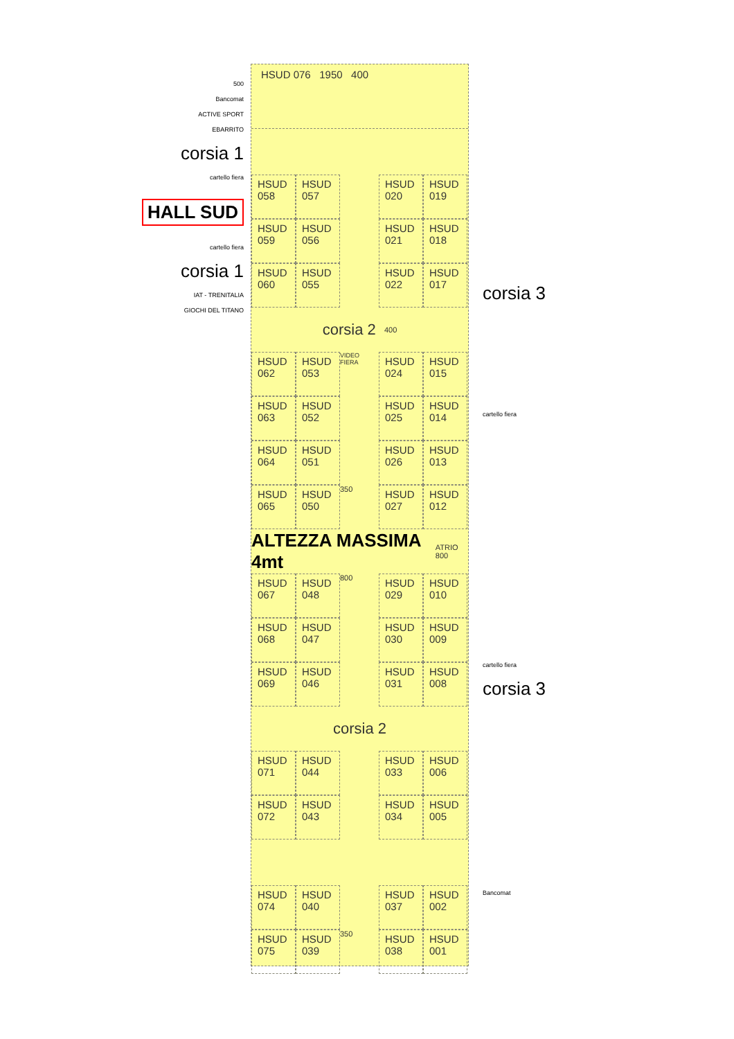500
Bancomat
ACTIVE SPORT
EBARRITO
corsia 1
cartello fiera
HALL SUD
cartello fiera
corsia 1
IAT - TRENITALIA
GIOCHI DEL TITANO
HSUD 076 1950 400
HSUD 058
HSUD 057
HSUD 020
HSUD 019
HSUD 059
HSUD 056
HSUD 021
HSUD 018
HSUD 060
HSUD 055
HSUD 022
HSUD 017
corsia 2 400
HSUD 062
HSUD 053
VIDEO FIERA
HSUD 024
HSUD 015
HSUD 063
HSUD 052
HSUD 025
HSUD 014
HSUD 064
HSUD 051
HSUD 026
HSUD 013
HSUD 065
HSUD 050
350
HSUD 027
HSUD 012
ALTEZZA MASSIMA 4mt ATRIO 800
HSUD 067
HSUD 048
800
HSUD 029
HSUD 010
HSUD 068
HSUD 047
HSUD 030
HSUD 009
HSUD 069
HSUD 046
HSUD 031
HSUD 008
corsia 2
HSUD 071
HSUD 044
HSUD 033
HSUD 006
HSUD 072
HSUD 043
HSUD 034
HSUD 005
HSUD 074
HSUD 040
HSUD 037
HSUD 002
HSUD 075
HSUD 039
350
HSUD 038
HSUD 001
corsia 3
cartello fiera
cartello fiera
corsia 3
Bancomat